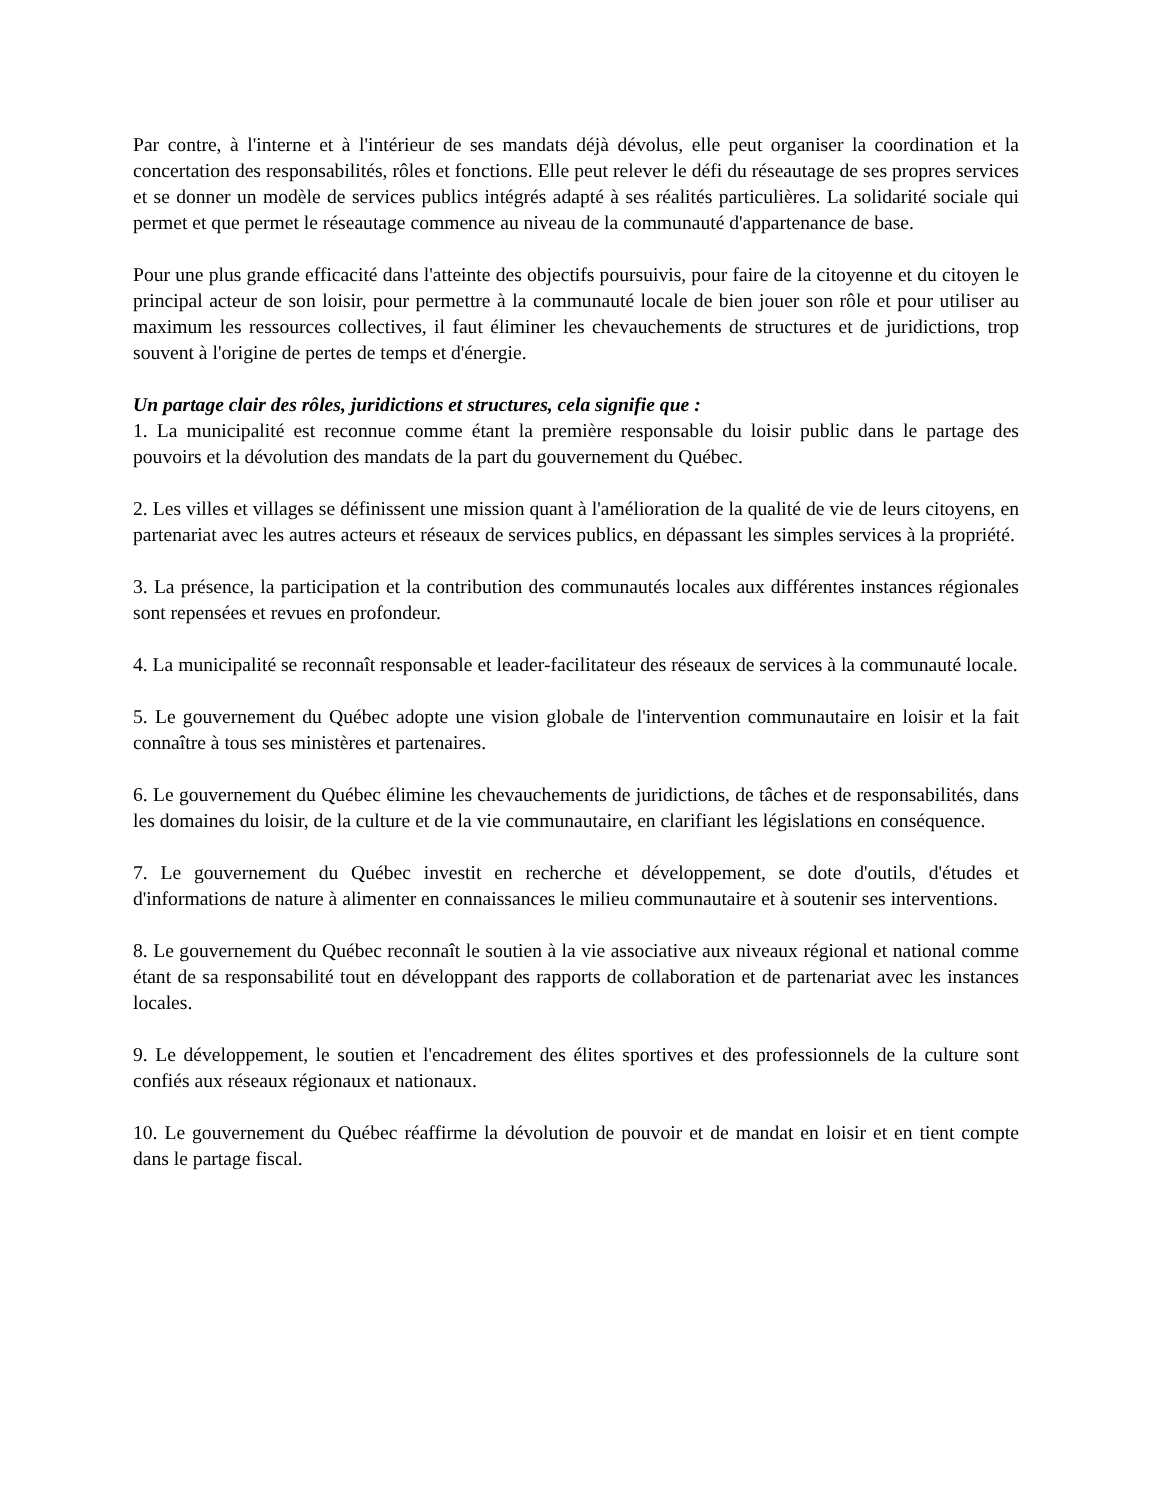Par contre, à l'interne et à l'intérieur de ses mandats déjà dévolus, elle peut organiser la coordination et la concertation des responsabilités, rôles et fonctions. Elle peut relever le défi du réseautage de ses propres services et se donner un modèle de services publics intégrés adapté à ses réalités particulières. La solidarité sociale qui permet et que permet le réseautage commence au niveau de la communauté d'appartenance de base.
Pour une plus grande efficacité dans l'atteinte des objectifs poursuivis, pour faire de la citoyenne et du citoyen le principal acteur de son loisir, pour permettre à la communauté locale de bien jouer son rôle et pour utiliser au maximum les ressources collectives, il faut éliminer les chevauchements de structures et de juridictions, trop souvent à l'origine de pertes de temps et d'énergie.
Un partage clair des rôles, juridictions et structures, cela signifie que :
1. La municipalité est reconnue comme étant la première responsable du loisir public dans le partage des pouvoirs et la dévolution des mandats de la part du gouvernement du Québec.
2. Les villes et villages se définissent une mission quant à l'amélioration de la qualité de vie de leurs citoyens, en partenariat avec les autres acteurs et réseaux de services publics, en dépassant les simples services à la propriété.
3. La présence, la participation et la contribution des communautés locales aux différentes instances régionales sont repensées et revues en profondeur.
4. La municipalité se reconnaît responsable et leader-facilitateur des réseaux de services à la communauté locale.
5. Le gouvernement du Québec adopte une vision globale de l'intervention communautaire en loisir et la fait connaître à tous ses ministères et partenaires.
6. Le gouvernement du Québec élimine les chevauchements de juridictions, de tâches et de responsabilités, dans les domaines du loisir, de la culture et de la vie communautaire, en clarifiant les législations en conséquence.
7. Le gouvernement du Québec investit en recherche et développement, se dote d'outils, d'études et d'informations de nature à alimenter en connaissances le milieu communautaire et à soutenir ses interventions.
8. Le gouvernement du Québec reconnaît le soutien à la vie associative aux niveaux régional et national comme étant de sa responsabilité tout en développant des rapports de collaboration et de partenariat avec les instances locales.
9. Le développement, le soutien et l'encadrement des élites sportives et des professionnels de la culture sont confiés aux réseaux régionaux et nationaux.
10. Le gouvernement du Québec réaffirme la dévolution de pouvoir et de mandat en loisir et en tient compte dans le partage fiscal.